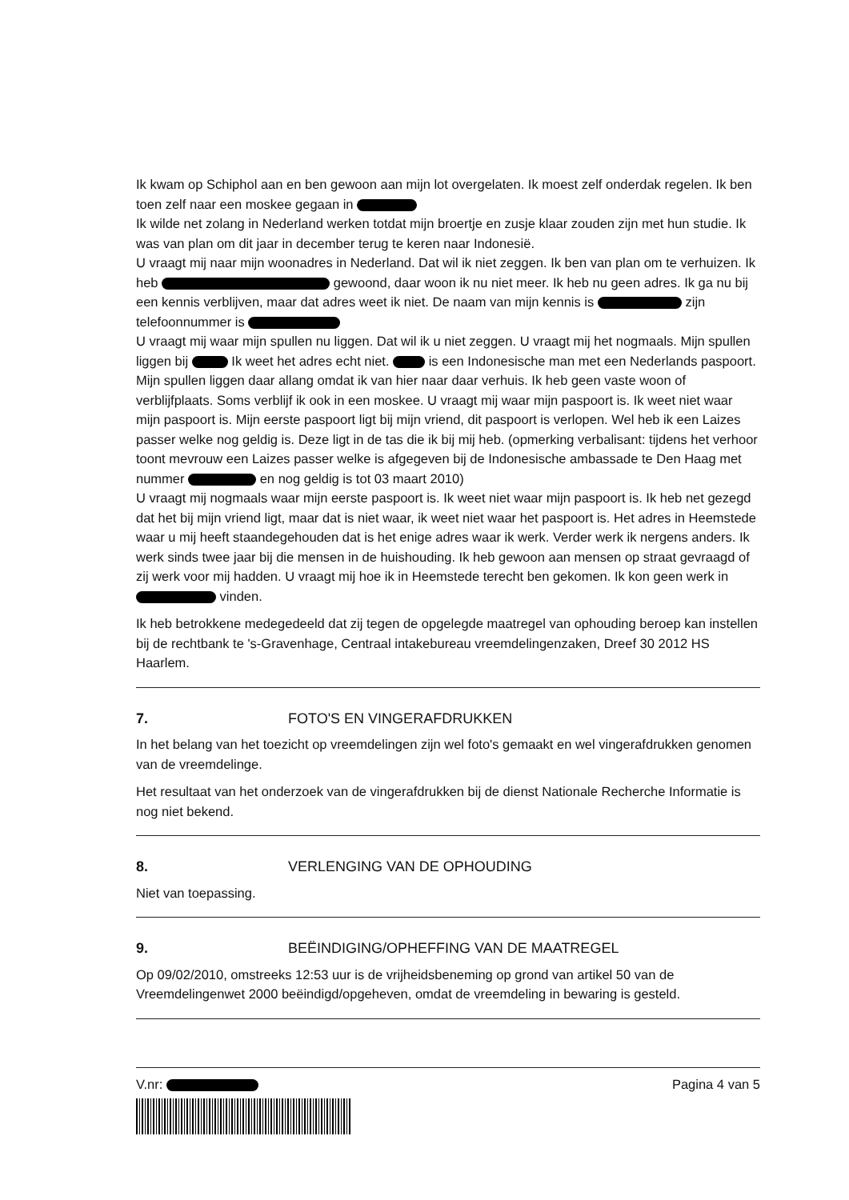Ik kwam op Schiphol aan en ben gewoon aan mijn lot overgelaten. Ik moest zelf onderdak regelen. Ik ben toen zelf naar een moskee gegaan in
Ik wilde net zolang in Nederland werken totdat mijn broertje en zusje klaar zouden zijn met hun studie. Ik was van plan om dit jaar in december terug te keren naar Indonesië.
U vraagt mij naar mijn woonadres in Nederland. Dat wil ik niet zeggen. Ik ben van plan om te verhuizen. Ik heb gewoond, daar woon ik nu niet meer. Ik heb nu geen adres. Ik ga nu bij een kennis verblijven, maar dat adres weet ik niet. De naam van mijn kennis is zijn telefoonnummer is
U vraagt mij waar mijn spullen nu liggen. Dat wil ik u niet zeggen. U vraagt mij het nogmaals. Mijn spullen liggen bij Ik weet het adres echt niet. is een Indonesische man met een Nederlands paspoort. Mijn spullen liggen daar allang omdat ik van hier naar daar verhuis. Ik heb geen vaste woon of verblijfplaats. Soms verblijf ik ook in een moskee. U vraagt mij waar mijn paspoort is. Ik weet niet waar mijn paspoort is. Mijn eerste paspoort ligt bij mijn vriend, dit paspoort is verlopen. Wel heb ik een Laizes passer welke nog geldig is. Deze ligt in de tas die ik bij mij heb. (opmerking verbalisant: tijdens het verhoor toont mevrouw een Laizes passer welke is afgegeven bij de Indonesische ambassade te Den Haag met nummer en nog geldig is tot 03 maart 2010)
U vraagt mij nogmaals waar mijn eerste paspoort is. Ik weet niet waar mijn paspoort is. Ik heb net gezegd dat het bij mijn vriend ligt, maar dat is niet waar, ik weet niet waar het paspoort is. Het adres in Heemstede waar u mij heeft staandegehouden dat is het enige adres waar ik werk. Verder werk ik nergens anders. Ik werk sinds twee jaar bij die mensen in de huishouding. Ik heb gewoon aan mensen op straat gevraagd of zij werk voor mij hadden. U vraagt mij hoe ik in Heemstede terecht ben gekomen. Ik kon geen werk in vinden.
Ik heb betrokkene medegedeeld dat zij tegen de opgelegde maatregel van ophouding beroep kan instellen bij de rechtbank te 's-Gravenhage, Centraal intakebureau vreemdelingenzaken, Dreef 30 2012 HS Haarlem.
7. FOTO'S EN VINGERAFDRUKKEN
In het belang van het toezicht op vreemdelingen zijn wel foto's gemaakt en wel vingerafdrukken genomen van de vreemdelinge.
Het resultaat van het onderzoek van de vingerafdrukken bij de dienst Nationale Recherche Informatie is nog niet bekend.
8. VERLENGING VAN DE OPHOUDING
Niet van toepassing.
9. BEËINDIGING/OPHEFFING VAN DE MAATREGEL
Op 09/02/2010, omstreeks 12:53 uur is de vrijheidsbeneming op grond van artikel 50 van de Vreemdelingenwet 2000 beëindigd/opgeheven, omdat de vreemdeling in bewaring is gesteld.
V.nr: Pagina 4 van 5